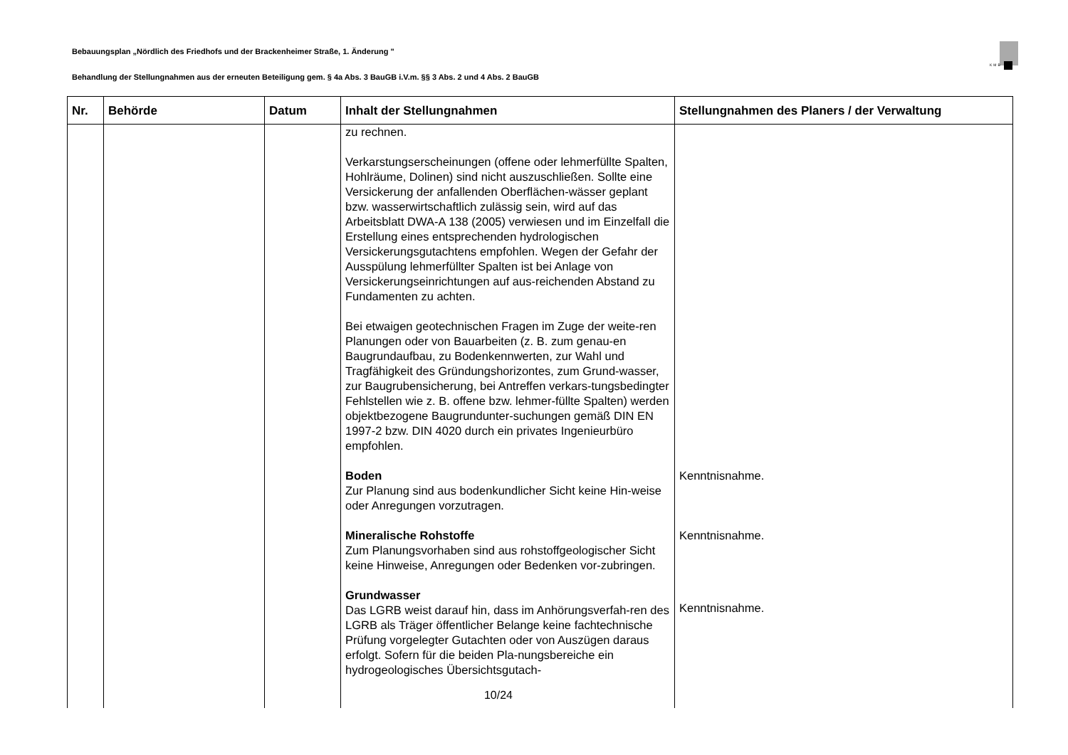Bebauungsplan „Nördlich des Friedhofs und der Brackenheimer Straße, 1. Änderung "
KMB
Behandlung der Stellungnahmen aus der erneuten Beteiligung gem. § 4a Abs. 3 BauGB i.V.m. §§ 3 Abs. 2 und 4 Abs. 2 BauGB
| Nr. | Behörde | Datum | Inhalt der Stellungnahmen | Stellungnahmen des Planers / der Verwaltung |
| --- | --- | --- | --- | --- |
| | | | zu rechnen. Verkarstungserscheinungen (offene oder lehmerfüllte Spalten, Hohlräume, Dolinen) sind nicht auszuschließen. Sollte eine Versickerung der anfallenden Oberflächen-wässer geplant bzw. wasserwirtschaftlich zulässig sein, wird auf das Arbeitsblatt DWA-A 138 (2005) verwiesen und im Einzelfall die Erstellung eines entsprechenden hydrologischen Versickerungsgutachtens empfohlen. Wegen der Gefahr der Ausspülung lehmerfüllter Spalten ist bei Anlage von Versickerungseinrichtungen auf aus-reichenden Abstand zu Fundamenten zu achten. Bei etwaigen geotechnischen Fragen im Zuge der weite-ren Planungen oder von Bauarbeiten (z. B. zum genau-en Baugrundaufbau, zu Bodenkennwerten, zur Wahl und Tragfähigkeit des Gründungshorizontes, zum Grund-wasser, zur Baugrubensicherung, bei Antreffen verkars-tungsbedingter Fehlstellen wie z. B. offene bzw. lehmer-füllte Spalten) werden objektbezogene Baugrundunter-suchungen gemäß DIN EN 1997-2 bzw. DIN 4020 durch ein privates Ingenieurbüro empfohlen. Boden Zur Planung sind aus bodenkundlicher Sicht keine Hin-weise oder Anregungen vorzutragen. Mineralische Rohstoffe Zum Planungsvorhaben sind aus rohstoffgeologischer Sicht keine Hinweise, Anregungen oder Bedenken vor-zubringen. Grundwasser Das LGRB weist darauf hin, dass im Anhörungsverfah-ren des LGRB als Träger öffentlicher Belange keine fachtechnische Prüfung vorgelegter Gutachten oder von Auszügen daraus erfolgt. Sofern für die beiden Pla-nungsbereiche ein hydrogeologisches Übersichtsgutach- | Kenntnisnahme. Kenntnisnahme. Kenntnisnahme. |
10/24